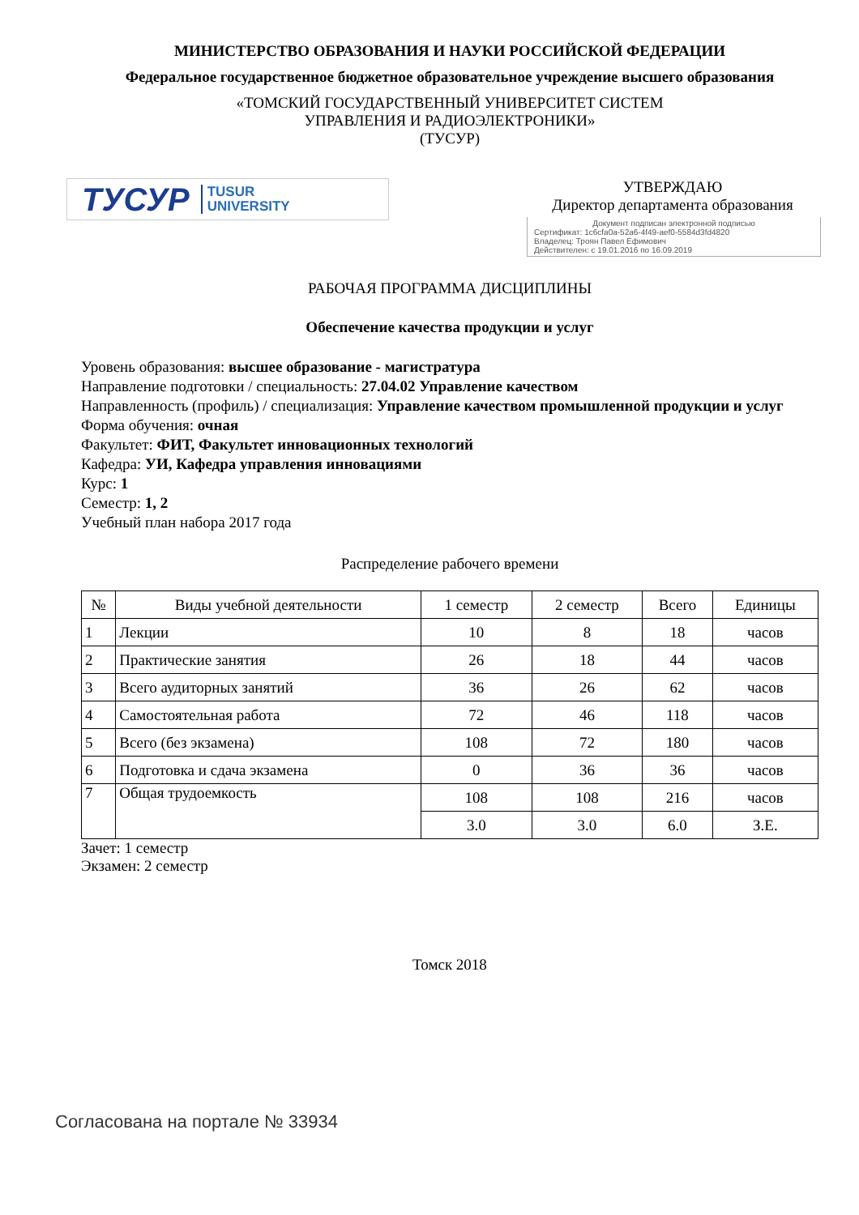МИНИСТЕРСТВО ОБРАЗОВАНИЯ И НАУКИ РОССИЙСКОЙ ФЕДЕРАЦИИ
Федеральное государственное бюджетное образовательное учреждение высшего образования
«ТОМСКИЙ ГОСУДАРСТВЕННЫЙ УНИВЕРСИТЕТ СИСТЕМ
УПРАВЛЕНИЯ И РАДИОЭЛЕКТРОНИКИ»
(ТУСУР)
ТУСУР TUSUR
UNIVERSITY
УТВЕРЖДАЮ
Директор департамента образования
Документ подписан электронной подписью
Сертификат: 1c6cfa0a-52a6-4f49-aef0-5584d3fd4820
Владелец: Троян Павел Ефимович
Действителен: с 19.01.2016 по 16.09.2019
РАБОЧАЯ ПРОГРАММА ДИСЦИПЛИНЫ
Обеспечение качества продукции и услуг
Уровень образования: высшее образование - магистратура
Направление подготовки / специальность: 27.04.02 Управление качеством
Направленность (профиль) / специализация: Управление качеством промышленной продукции и услуг
Форма обучения: очная
Факультет: ФИТ, Факультет инновационных технологий
Кафедра: УИ, Кафедра управления инновациями
Курс: 1
Семестр: 1, 2
Учебный план набора 2017 года
Распределение рабочего времени
| № | Виды учебной деятельности | 1 семестр | 2 семестр | Всего | Единицы |
| --- | --- | --- | --- | --- | --- |
| 1 | Лекции | 10 | 8 | 18 | часов |
| 2 | Практические занятия | 26 | 18 | 44 | часов |
| 3 | Всего аудиторных занятий | 36 | 26 | 62 | часов |
| 4 | Самостоятельная работа | 72 | 46 | 118 | часов |
| 5 | Всего (без экзамена) | 108 | 72 | 180 | часов |
| 6 | Подготовка и сдача экзамена | 0 | 36 | 36 | часов |
| 7 | Общая трудоемкость | 108 | 108 | 216 | часов |
| | | 3.0 | 3.0 | 6.0 | З.Е. |
Зачет: 1 семестр
Экзамен: 2 семестр
Томск 2018
Согласована на портале № 33934